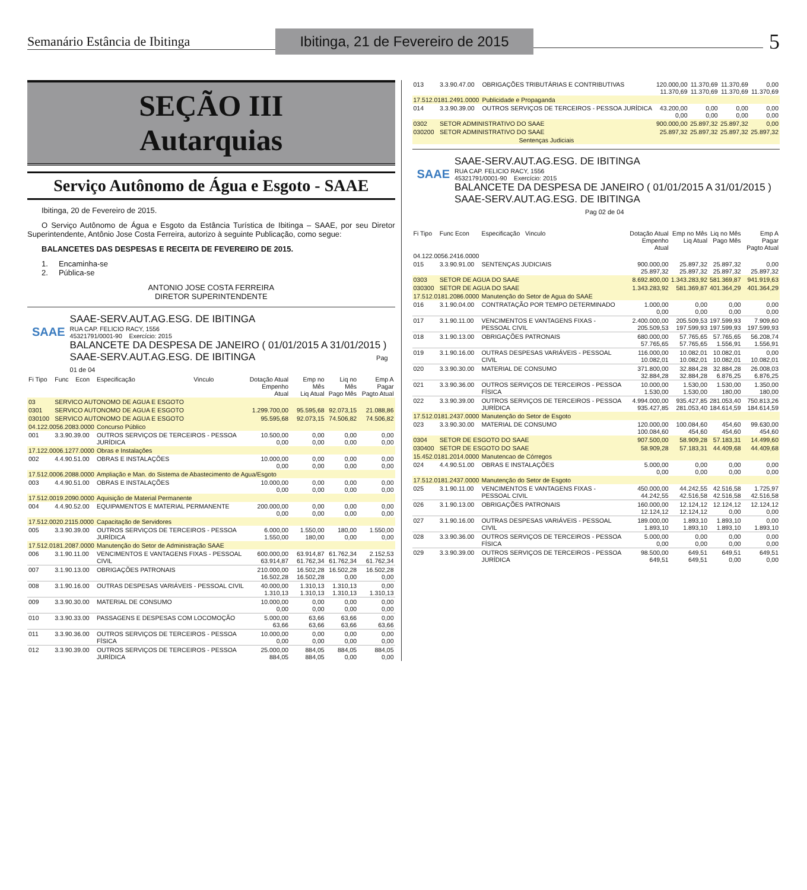Semanário Estância de Ibitinga
Ibitinga, 21 de Fevereiro de 2015
5
SEÇÃO III
Autarquias
Serviço Autônomo de Água e Esgoto - SAAE
Ibitinga, 20 de Fevereiro de 2015.
O Serviço Autônomo de Água e Esgoto da Estância Turística de Ibitinga – SAAE, por seu Diretor Superintendente, Antônio Jose Costa Ferreira, autorizo à seguinte Publicação, como segue:
BALANCETES DAS DESPESAS E RECEITA DE FEVEREIRO DE 2015.
1. Encaminha-se
2. Pública-se
ANTONIO JOSE COSTA FERREIRA
DIRETOR SUPERINTENDENTE
SAAE
SAAE-SERV.AUT.AG.ESG. DE IBITINGA
RUA CAP. FELICIO RACY, 1556
45321791/0001-90 Exercício: 2015
BALANCETE DA DESPESA DE JANEIRO ( 01/01/2015 A 31/01/2015 )
SAAE-SERV.AUT.AG.ESG. DE IBITINGA Pag 01 de 04
| Fi Tipo | Func | Econ | Especificação | Vinculo | Dotação Atual Empenho Atual | Emp no Mês Liq Atual | Liq no Mês Pago Mês | Emp A Pagar Pagto Atual |
| --- | --- | --- | --- | --- | --- | --- | --- | --- |
| 03 | SERVICO AUTONOMO DE AGUA E ESGOTO | | | | | | | |
| 0301 | SERVICO AUTONOMO DE AGUA E ESGOTO | | | | 1.299.700,00 | 95.595,68 | 92.073,15 | 21.088,86 |
| 030100 | SERVICO AUTONOMO DE AGUA E ESGOTO | | | | 95.595,68 | 92.073,15 | 74.506,82 | 74.506,82 |
| 04.122.0056.2083.0000 | | | Concurso Público | | | | | |
| 001 | 3.3.90.39.00 | | OUTROS SERVIÇOS DE TERCEIROS - PESSOA JURÍDICA | | 10.500,00 0,00 | 0,00 0,00 | 0,00 0,00 | 0,00 0,00 |
| 17.122.0006.1277.0000 | | | Obras e Instalações | | | | | |
| 002 | 4.4.90.51.00 | | OBRAS E INSTALAÇÕES | | 10.000,00 0,00 | 0,00 0,00 | 0,00 0,00 | 0,00 0,00 |
| 17.512.0006.2088.0000 | | | Ampliação e Man. do Sistema de Abastecimento de Agua/Esgoto | | | | | |
| 003 | 4.4.90.51.00 | | OBRAS E INSTALAÇÕES | | 10.000,00 0,00 | 0,00 0,00 | 0,00 0,00 | 0,00 0,00 |
| 17.512.0019.2090.0000 | | | Aquisição de Material Permanente | | | | | |
| 004 | 4.4.90.52.00 | | EQUIPAMENTOS E MATERIAL PERMANENTE | | 200.000,00 0,00 | 0,00 0,00 | 0,00 0,00 | 0,00 0,00 |
| 17.512.0020.2115.0000 | | | Capacitação de Servidores | | | | | |
| 005 | 3.3.90.39.00 | | OUTROS SERVIÇOS DE TERCEIROS - PESSOA JURÍDICA | | 6.000,00 1.550,00 | 1.550,00 180,00 | 180,00 0,00 | 1.550,00 0,00 |
| 17.512.0181.2087.0000 | | | Manutenção do Setor de Administração SAAE | | | | | |
| 006 | 3.1.90.11.00 | | VENCIMENTOS E VANTAGENS FIXAS - PESSOAL CIVIL | | 600.000,00 63.914,87 | 63.914,87 61.762,34 | 61.762,34 61.762,34 | 2.152,53 61.762,34 |
| 007 | 3.1.90.13.00 | | OBRIGAÇÕES PATRONAIS | | 210.000,00 16.502,28 | 16.502,28 16.502,28 | 16.502,28 0,00 | 16.502,28 0,00 |
| 008 | 3.1.90.16.00 | | OUTRAS DESPESAS VARIÁVEIS - PESSOAL CIVIL | | 40.000,00 1.310,13 | 1.310,13 1.310,13 | 1.310,13 1.310,13 | 0,00 1.310,13 |
| 009 | 3.3.90.30.00 | | MATERIAL DE CONSUMO | | 10.000,00 0,00 | 0,00 0,00 | 0,00 0,00 | 0,00 0,00 |
| 010 | 3.3.90.33.00 | | PASSAGENS E DESPESAS COM LOCOMOÇÃO | | 5.000,00 63,66 | 63,66 63,66 | 63,66 63,66 | 0,00 63,66 |
| 011 | 3.3.90.36.00 | | OUTROS SERVIÇOS DE TERCEIROS - PESSOA FÍSICA | | 10.000,00 0,00 | 0,00 0,00 | 0,00 0,00 | 0,00 0,00 |
| 012 | 3.3.90.39.00 | | OUTROS SERVIÇOS DE TERCEIROS - PESSOA JURÍDICA | | 25.000,00 884,05 | 884,05 884,05 | 884,05 0,00 | 884,05 0,00 |
| 013 | 3.3.90.47.00 | OBRIGAÇÕES TRIBUTÁRIAS E CONTRIBUTIVAS | 120.000,00 11.370,69 | 11.370,69 11.370,69 | 11.370,69 11.370,69 | 0,00 11.370,69 |
| 17.512.0181.2491.0000 | | Publicidade e Propaganda | | | | |
| 014 | 3.3.90.39.00 | OUTROS SERVIÇOS DE TERCEIROS - PESSOA JURÍDICA | 43.200,00 0,00 | 0,00 0,00 | 0,00 0,00 | 0,00 0,00 |
| 0302 | SETOR ADMINISTRATIVO DO SAAE | | 900.000,00 | 25.897,32 | 25.897,32 | 0,00 |
| 030200 | SETOR ADMINISTRATIVO DO SAAE | | 25.897,32 | 25.897,32 | 25.897,32 | 25.897,32 |
| Sentenças Judiciais | | | | | | |
SAAE
SAAE-SERV.AUT.AG.ESG. DE IBITINGA
RUA CAP. FELICIO RACY, 1556
45321791/0001-90 Exercício: 2015
BALANCETE DA DESPESA DE JANEIRO ( 01/01/2015 A 31/01/2015 )
SAAE-SERV.AUT.AG.ESG. DE IBITINGA Pag 02 de 04
| Fi Tipo | Func Econ | Especificação Vinculo | Dotação Atual Empenho Atual | Emp no Mês Liq Atual | Liq no Mês Pago Mês | Emp A Pagar Pagto Atual |
| --- | --- | --- | --- | --- | --- | --- |
| 04.122.0056.2416.0000 | | | | | | |
| 015 | 3.3.90.91.00 | SENTENÇAS JUDICIAIS | 900.000,00 25.897,32 | 25.897,32 25.897,32 | 25.897,32 25.897,32 | 0,00 25.897,32 |
| 0303 | SETOR DE AGUA DO SAAE | | 8.692.800,00 | 1.343.283,92 | 581.369,87 | 941.919,63 |
| 030300 | SETOR DE AGUA DO SAAE | | 1.343.283,92 | 581.369,87 | 401.364,29 | 401.364,29 |
| 17.512.0181.2086.0000 | | Manutenção do Setor de Agua do SAAE | | | | |
| 016 | 3.1.90.04.00 | CONTRATAÇÃO POR TEMPO DETERMINADO | 1.000,00 0,00 | 0,00 0,00 | 0,00 0,00 | 0,00 0,00 |
| 017 | 3.1.90.11.00 | VENCIMENTOS E VANTAGENS FIXAS - PESSOAL CIVIL | 2.400.000,00 205.509,53 | 205.509,53 197.599,93 | 197.599,93 197.599,93 | 7.909,60 197.599,93 |
| 018 | 3.1.90.13.00 | OBRIGAÇÕES PATRONAIS | 680.000,00 57.765,65 | 57.765,65 57.765,65 | 57.765,65 1.556,91 | 56.208,74 1.556,91 |
| 019 | 3.1.90.16.00 | OUTRAS DESPESAS VARIÁVEIS - PESSOAL CIVIL | 116.000,00 10.082,01 | 10.082,01 10.082,01 | 10.082,01 10.082,01 | 0,00 10.082,01 |
| 020 | 3.3.90.30.00 | MATERIAL DE CONSUMO | 371.800,00 32.884,28 | 32.884,28 32.884,28 | 32.884,28 6.876,25 | 26.008,03 6.876,25 |
| 021 | 3.3.90.36.00 | OUTROS SERVIÇOS DE TERCEIROS - PESSOA FÍSICA | 10.000,00 1.530,00 | 1.530,00 1.530,00 | 1.530,00 180,00 | 1.350,00 180,00 |
| 022 | 3.3.90.39.00 | OUTROS SERVIÇOS DE TERCEIROS - PESSOA JURÍDICA | 4.994.000,00 935.427,85 | 935.427,85 281.053,40 | 281.053,40 184.614,59 | 750.813,26 184.614,59 |
| 17.512.0181.2437.0000 | | Manutenção do Setor de Esgoto | | | | |
| 023 | 3.3.90.30.00 | MATERIAL DE CONSUMO | 120.000,00 100.084,60 | 100.084,60 454,60 | 454,60 454,60 | 99.630,00 454,60 |
| 0304 | SETOR DE ESGOTO DO SAAE | | 907.500,00 | 58.909,28 | 57.183,31 | 14.499,60 |
| 030400 | SETOR DE ESGOTO DO SAAE | | 58.909,28 | 57.183,31 | 44.409,68 | 44.409,68 |
| 15.452.0181.2014.0000 | | Manutencao de Córregos | | | | |
| 024 | 4.4.90.51.00 | OBRAS E INSTALAÇÕES | 5.000,00 0,00 | 0,00 0,00 | 0,00 0,00 | 0,00 0,00 |
| 17.512.0181.2437.0000 | | Manutenção do Setor de Esgoto | | | | |
| 025 | 3.1.90.11.00 | VENCIMENTOS E VANTAGENS FIXAS - PESSOAL CIVIL | 450.000,00 44.242,55 | 44.242,55 42.516,58 | 42.516,58 42.516,58 | 1.725,97 42.516,58 |
| 026 | 3.1.90.13.00 | OBRIGAÇÕES PATRONAIS | 160.000,00 12.124,12 | 12.124,12 12.124,12 | 12.124,12 0,00 | 12.124,12 0,00 |
| 027 | 3.1.90.16.00 | OUTRAS DESPESAS VARIÁVEIS - PESSOAL CIVIL | 189.000,00 1.893,10 | 1.893,10 1.893,10 | 1.893,10 1.893,10 | 0,00 1.893,10 |
| 028 | 3.3.90.36.00 | OUTROS SERVIÇOS DE TERCEIROS - PESSOA FÍSICA | 5.000,00 0,00 | 0,00 0,00 | 0,00 0,00 | 0,00 0,00 |
| 029 | 3.3.90.39.00 | OUTROS SERVIÇOS DE TERCEIROS - PESSOA JURÍDICA | 98.500,00 649,51 | 649,51 649,51 | 649,51 0,00 | 649,51 0,00 |